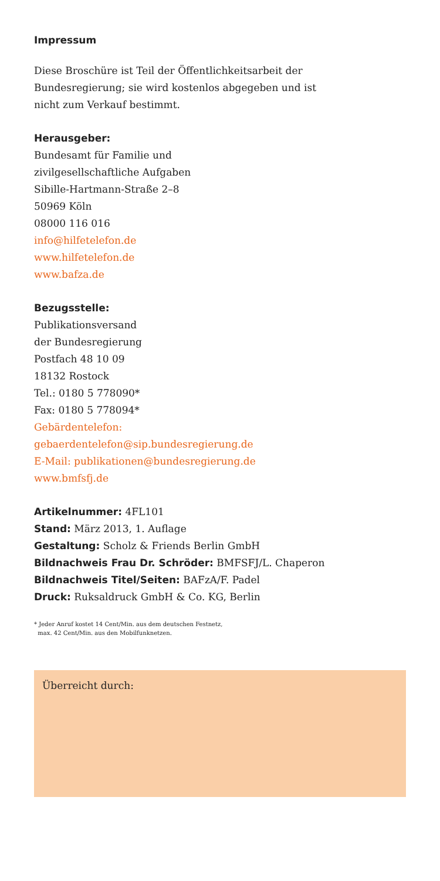Impressum
Diese Broschüre ist Teil der Öffentlichkeitsarbeit der
Bundesregierung; sie wird kostenlos abgegeben und ist
nicht zum Verkauf bestimmt.
Herausgeber:
Bundesamt für Familie und
zivilgesellschaftliche Aufgaben
Sibille-Hartmann-Straße 2–8
50969 Köln
08000 116 016
info@hilfetelefon.de
www.hilfetelefon.de
www.bafza.de
Bezugsstelle:
Publikationsversand
der Bundesregierung
Postfach 48 10 09
18132 Rostock
Tel.: 0180 5 778090*
Fax: 0180 5 778094*
Gebärdentelefon:
gebaerdentelefon@sip.bundesregierung.de
E-Mail: publikationen@bundesregierung.de
www.bmfsfj.de
Artikelnummer: 4FL101
Stand: März 2013, 1. Auflage
Gestaltung: Scholz & Friends Berlin GmbH
Bildnachweis Frau Dr. Schröder: BMFSFJ/L. Chaperon
Bildnachweis Titel/Seiten: BAFzA/F. Padel
Druck: Ruksaldruck GmbH & Co. KG, Berlin
* Jeder Anruf kostet 14 Cent/Min. aus dem deutschen Festnetz,
max. 42 Cent/Min. aus den Mobilfunknetzen.
Überreicht durch: